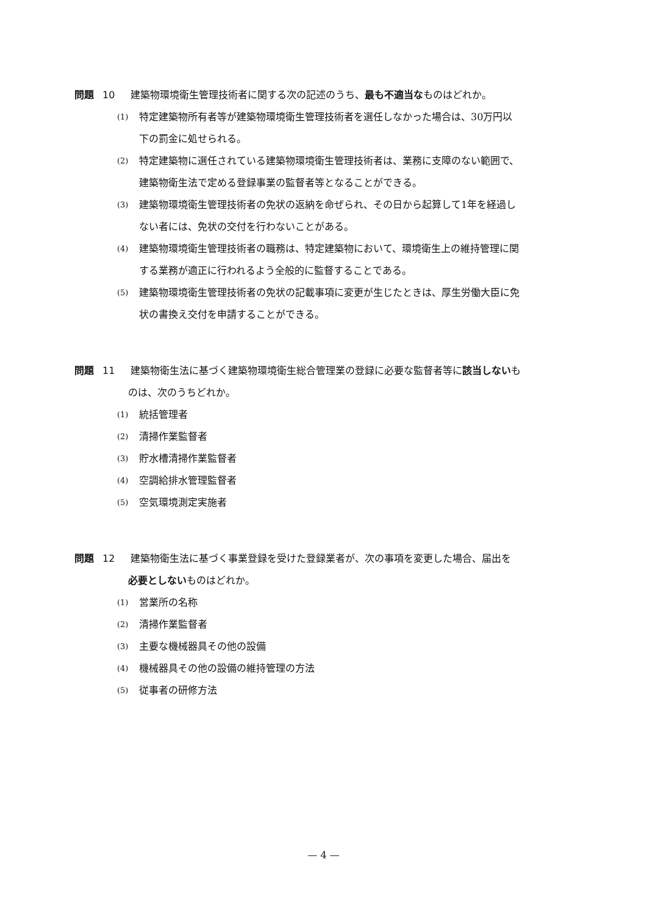問題 10 建築物環境衛生管理技術者に関する次の記述のうち、最も不適当なものはどれか。
(1)
特定建築物所有者等が建築物環境衛生管理技術者を選任しなかった場合は、30万円以
下の罰金に処せられる。
(2)
特定建築物に選任されている建築物環境衛生管理技術者は、業務に支障のない範囲で、
建築物衛生法で定める登録事業の監督者等となることができる。
(3)
建築物環境衛生管理技術者の免状の返納を命ぜられ、その日から起算して1年を経過し
ない者には、免状の交付を行わないことがある。
(4)
建築物環境衛生管理技術者の職務は、特定建築物において、環境衛生上の維持管理に関
する業務が適正に行われるよう全般的に監督することである。
(5)
建築物環境衛生管理技術者の免状の記載事項に変更が生じたときは、厚生労働大臣に免
状の書換え交付を申請することができる。
問題 11 建築物衛生法に基づく建築物環境衛生総合管理業の登録に必要な監督者等に該当しないも
のは、次のうちどれか。
(1)
統括管理者
(2)
清掃作業監督者
(3)
貯水槽清掃作業監督者
(4)
空調給排水管理監督者
(5)
空気環境測定実施者
問題 12 建築物衛生法に基づく事業登録を受けた登録業者が、次の事項を変更した場合、届出を
必要としないものはどれか。
(1)
営業所の名称
(2)
清掃作業監督者
(3)
主要な機械器具その他の設備
(4)
機械器具その他の設備の維持管理の方法
(5)
従事者の研修方法
— 4 —